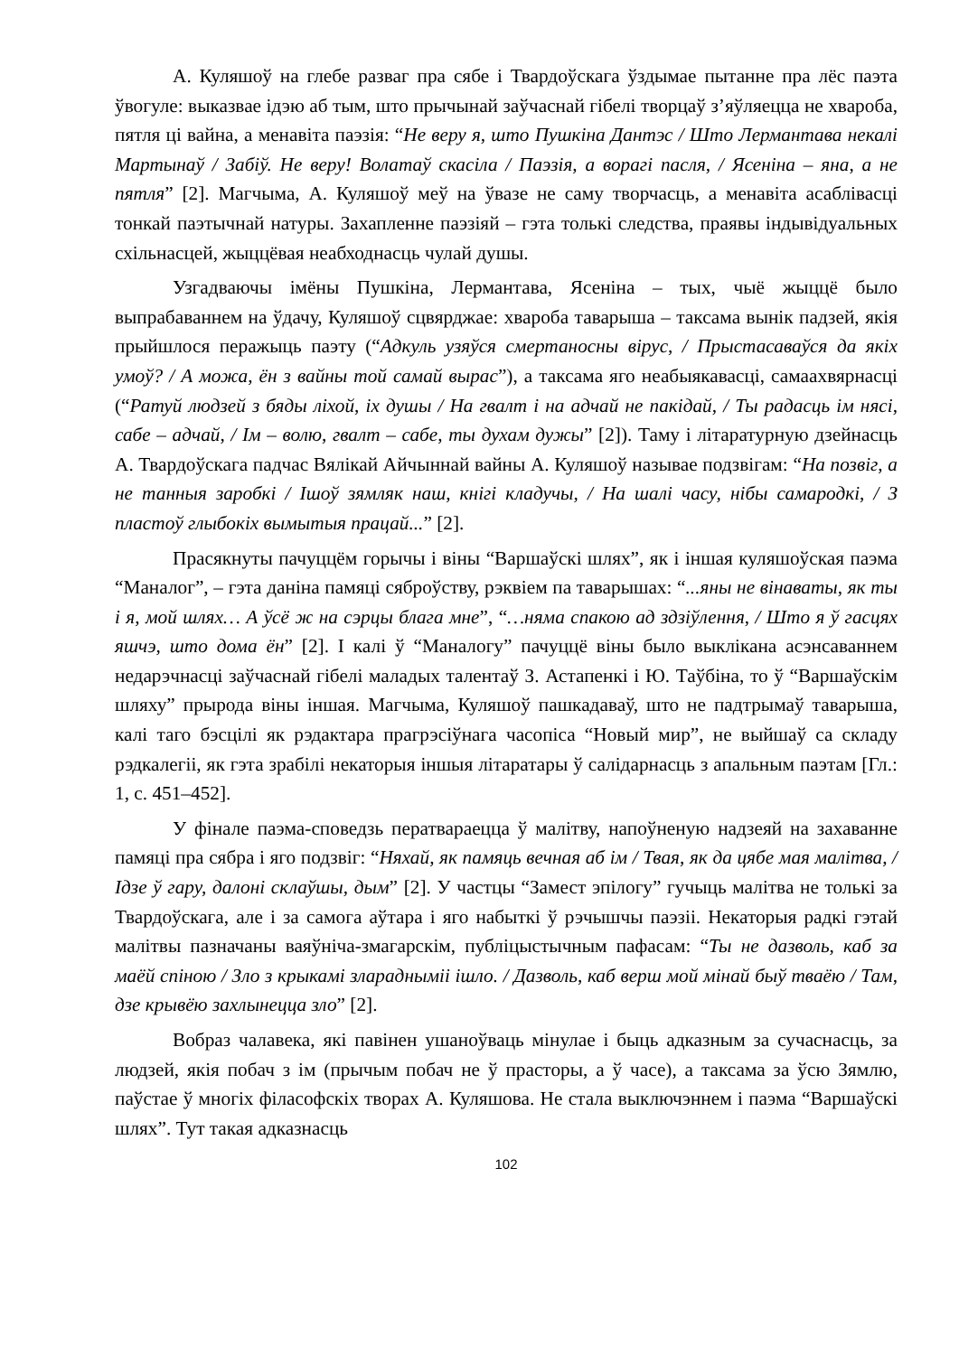А. Куляшоў на глебе разваг пра сябе і Твардоўскага ўздымае пытанне пра лёс паэта ўвогуле: выказвае ідэю аб тым, што прычынай заўчаснай гібелі творцаў з’яўляецца не хвароба, пятля ці вайна, а менавіта паэзія: “Не веру я, што Пушкіна Дантэс / Што Лермантава некалі Мартынаў / Забіў. Не веру! Волатаў скасіла / Паэзія, а ворагі пасля, / Ясеніна – яна, а не пятля” [2]. Магчыма, А. Куляшоў меў на ўвазе не саму творчасць, а менавіта асаблівасці тонкай паэтычнай натуры. Захапленне паэзіяй – гэта толькі следства, праявы індывідуальных схільнасцей, жыццёвая неабходнасць чулай душы.
Узгадваючы імёны Пушкіна, Лермантава, Ясеніна – тых, чыё жыццё было выпрабаваннем на ўдачу, Куляшоў сцвярджае: хвароба таварыша – таксама вынік падзей, якія прыйшлося перажыць паэту (“Адкуль узяўся смертаносны вірус, / Прыстасаваўся да якіх умоў? / А можа, ён з вайны той самай вырас”), а таксама яго неабыякавасці, самаахвярнасці (“Ратуй людзей з бяды ліхой, іх душы / На гвалт і на адчай не пакідай, / Ты радасць ім нясі, сабе – адчай, / Ім – волю, гвалт – сабе, ты духам дужы” [2]). Таму і літаратурную дзейнасць А. Твардоўскага падчас Вялікай Айчыннай вайны А. Куляшоў называе подзвігам: “На позвіг, а не танныя заробкі / Ішоў зямляк наш, кнігі кладучы, / На шалі часу, нібы самародкі, / З пластоў глыбокіх вымытыя працай...” [2].
Прасякнуты пачуццём горычы і віны “Варшаўскі шлях”, як і іншая куляшоўская паэма “Маналог”, – гэта даніна памяці сяброўству, рэквіем па таварышах: “...яны не вінаваты, як ты і я, мой шлях… А ўсё ж на сэрцы блага мне”, “…няма спакою ад здзіўлення, / Што я ў гасцях яшчэ, што дома ён” [2]. І калі ў “Маналогу” пачуццё віны было выклікана асэнсаваннем недарэчнасці заўчаснай гібелі маладых талентаў З. Астапенкі і Ю. Таўбіна, то ў “Варшаўскім шляху” прырода віны іншая. Магчыма, Куляшоў пашкадаваў, што не падтрымаў таварыша, калі таго бэсцілі як рэдактара прагрэсіўнага часопіса “Новый мир”, не выйшаў са складу рэдкалегіі, як гэта зрабілі некаторыя іншыя літаратары ў салідарнасць з апальным паэтам [Гл.: 1, с. 451–452].
У фінале паэма-споведзь ператвараецца ў малітву, напоўненую надзеяй на захаванне памяці пра сябра і яго подзвіг: “Няхай, як памяць вечная аб ім / Твая, як да цябе мая малітва, / Ідзе ў гару, далоні склаўшы, дым” [2]. У частцы “Замест эпілогу” гучыць малітва не толькі за Твардоўскага, але і за самога аўтара і яго набыткі ў рэчышчы паэзіі. Некаторыя радкі гэтай малітвы пазначаны ваяўніча-змагарскім, публіцыстычным пафасам: “Ты не дазволь, каб за маёй спіною / Зло з крыкамі зларадныміі ішло. / Дазволь, каб верш мой мінай быў тваёю / Там, дзе крывёю захлынецца зло” [2].
Вобраз чалавека, які павінен ушаноўваць мінулае і быць адказным за сучаснасць, за людзей, якія побач з ім (прычым побач не ў прасторы, а ў часе), а таксама за ўсю Зямлю, паўстае ў многіх філасофскіх творах А. Куляшова. Не стала выключэннем і паэма “Варшаўскі шлях”. Тут такая адказнасць
102